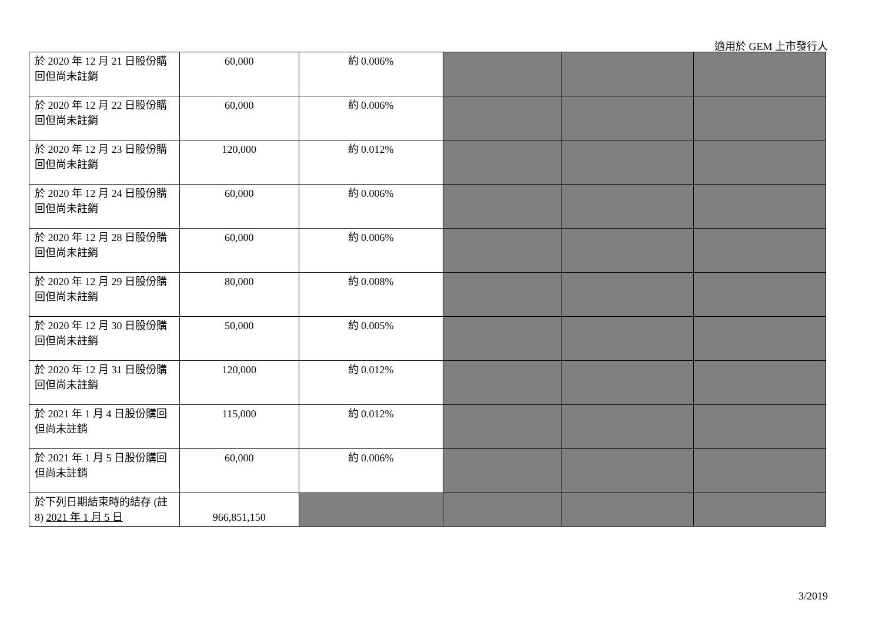適用於 GEM 上市發行人
| 於 2020 年 12 月 21 日股份購回但尚未註銷 | 60,000 | 約 0.006% | | | |
| 於 2020 年 12 月 22 日股份購回但尚未註銷 | 60,000 | 約 0.006% | | | |
| 於 2020 年 12 月 23 日股份購回但尚未註銷 | 120,000 | 約 0.012% | | | |
| 於 2020 年 12 月 24 日股份購回但尚未註銷 | 60,000 | 約 0.006% | | | |
| 於 2020 年 12 月 28 日股份購回但尚未註銷 | 60,000 | 約 0.006% | | | |
| 於 2020 年 12 月 29 日股份購回但尚未註銷 | 80,000 | 約 0.008% | | | |
| 於 2020 年 12 月 30 日股份購回但尚未註銷 | 50,000 | 約 0.005% | | | |
| 於 2020 年 12 月 31 日股份購回但尚未註銷 | 120,000 | 約 0.012% | | | |
| 於 2021 年 1 月 4 日股份購回但尚未註銷 | 115,000 | 約 0.012% | | | |
| 於 2021 年 1 月 5 日股份購回但尚未註銷 | 60,000 | 約 0.006% | | | |
| 於下列日期結束時的結存 (註 8) 2021 年 1 月 5 日 | 966,851,150 | | | | |
3/2019